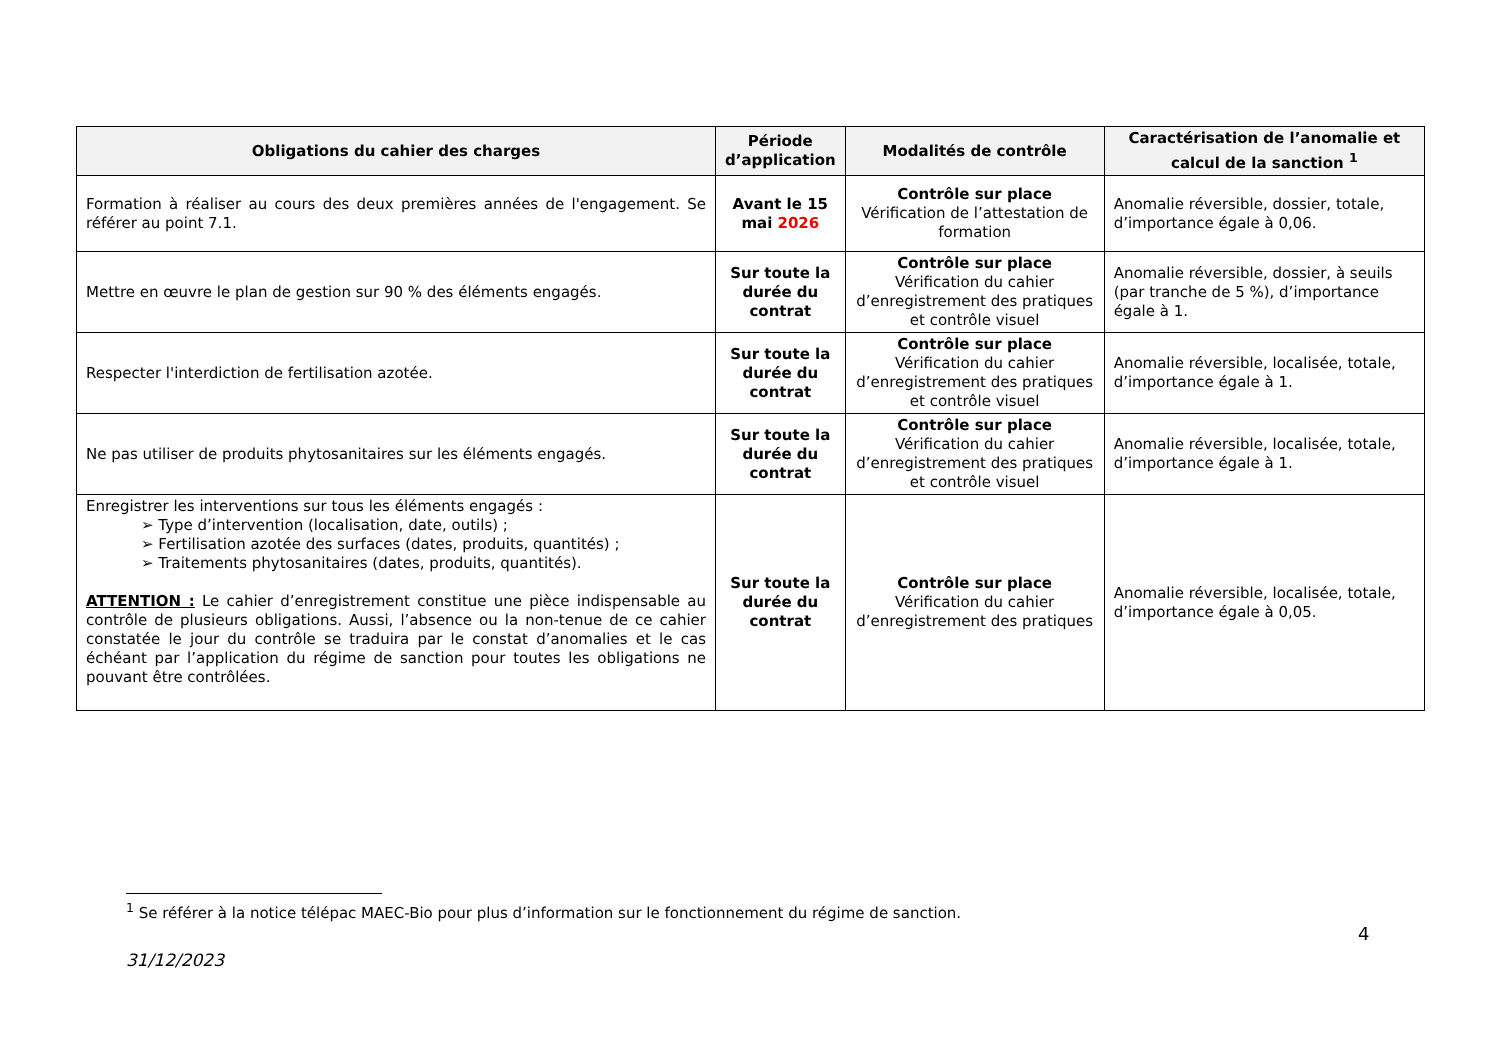| Obligations du cahier des charges | Période d’application | Modalités de contrôle | Caractérisation de l’anomalie et calcul de la sanction <sup>1</sup> |
| --- | --- | --- | --- |
| Formation à réaliser au cours des deux premières années de l'engagement. Se référer au point 7.1. | Avant le 15 mai 2026 | Contrôle sur place Vérification de l’attestation de formation | Anomalie réversible, dossier, totale, d’importance égale à 0,06. |
| Mettre en œuvre le plan de gestion sur 90 % des éléments engagés. | Sur toute la durée du contrat | Contrôle sur place Vérification du cahier d’enregistrement des pratiques et contrôle visuel | Anomalie réversible, dossier, à seuils (par tranche de 5 %), d’importance égale à 1. |
| Respecter l'interdiction de fertilisation azotée. | Sur toute la durée du contrat | Contrôle sur place Vérification du cahier d’enregistrement des pratiques et contrôle visuel | Anomalie réversible, localisée, totale, d’importance égale à 1. |
| Ne pas utiliser de produits phytosanitaires sur les éléments engagés. | Sur toute la durée du contrat | Contrôle sur place Vérification du cahier d’enregistrement des pratiques et contrôle visuel | Anomalie réversible, localisée, totale, d’importance égale à 1. |
| Enregistrer les interventions sur tous les éléments engagés : ➢ Type d’intervention (localisation, date, outils) ; ➢ Fertilisation azotée des surfaces (dates, produits, quantités) ; ➢ Traitements phytosanitaires (dates, produits, quantités). ATTENTION : Le cahier d’enregistrement constitue une pièce indispensable au contrôle de plusieurs obligations. Aussi, l’absence ou la non-tenue de ce cahier constatée le jour du contrôle se traduira par le constat d’anomalies et le cas échéant par l’application du régime de sanction pour toutes les obligations ne pouvant être contrôlées. | Sur toute la durée du contrat | Contrôle sur place Vérification du cahier d’enregistrement des pratiques | Anomalie réversible, localisée, totale, d’importance égale à 0,05. |
<sup>1</sup> Se référer à la notice télépac MAEC-Bio pour plus d’information sur le fonctionnement du régime de sanction.
4
31/12/2023